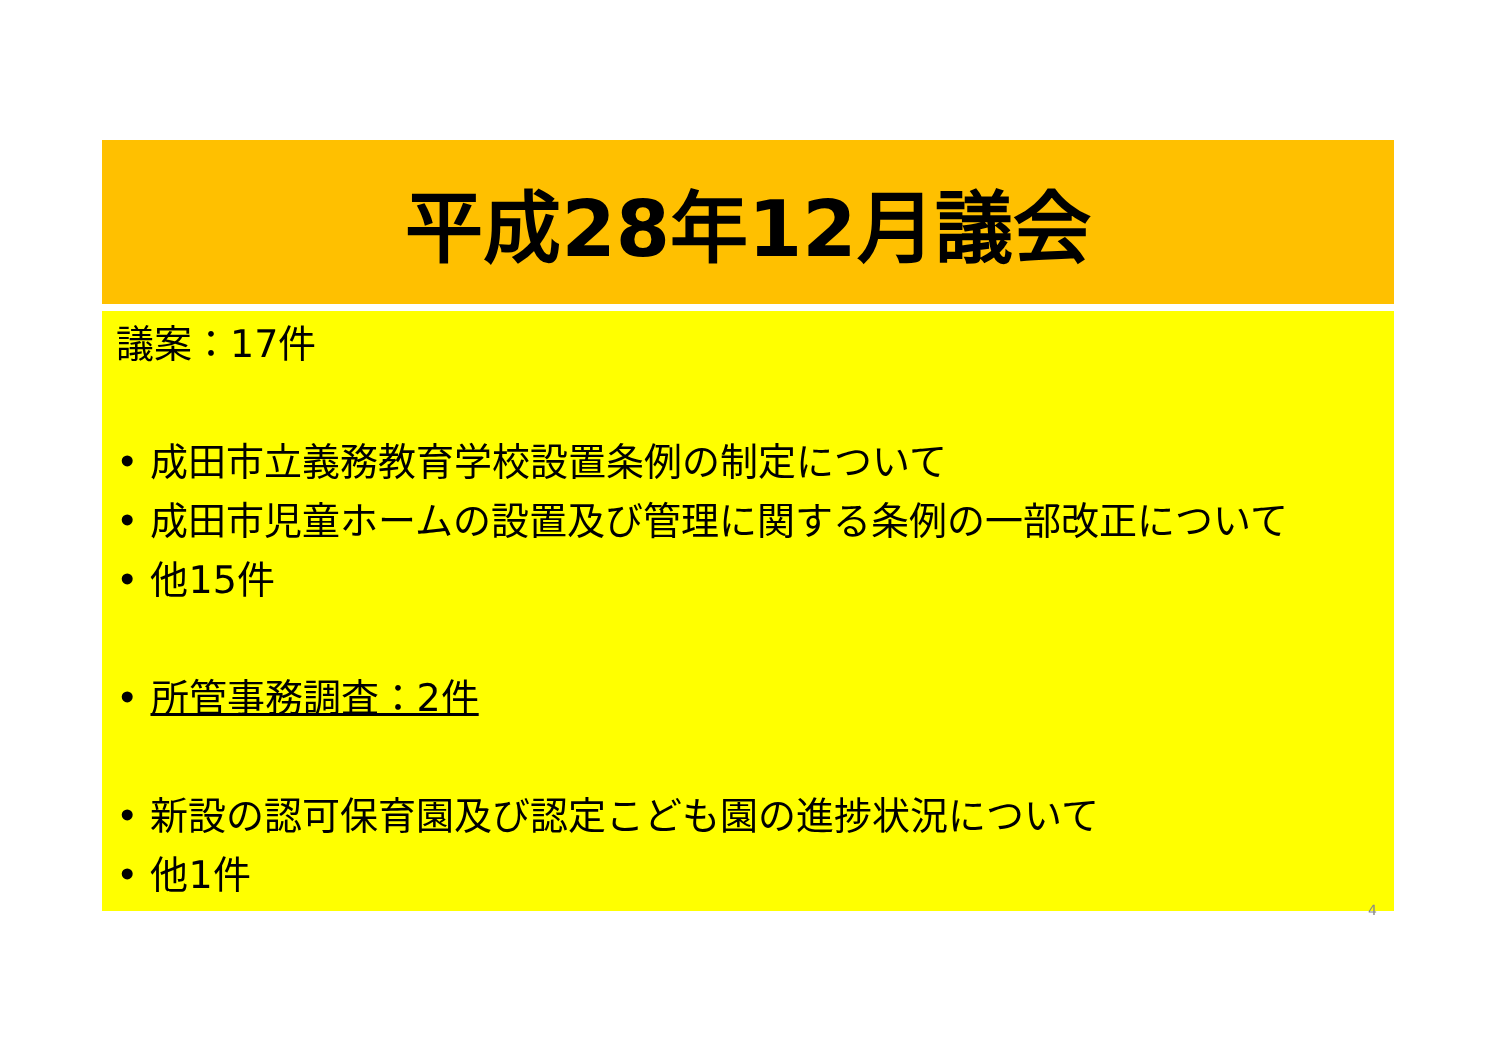平成28年12月議会
議案：17件
• 成田市立義務教育学校設置条例の制定について
• 成田市児童ホームの設置及び管理に関する条例の一部改正について
• 他15件
• 所管事務調査：2件
• 新設の認可保育園及び認定こども園の進捗状況について
• 他1件
4